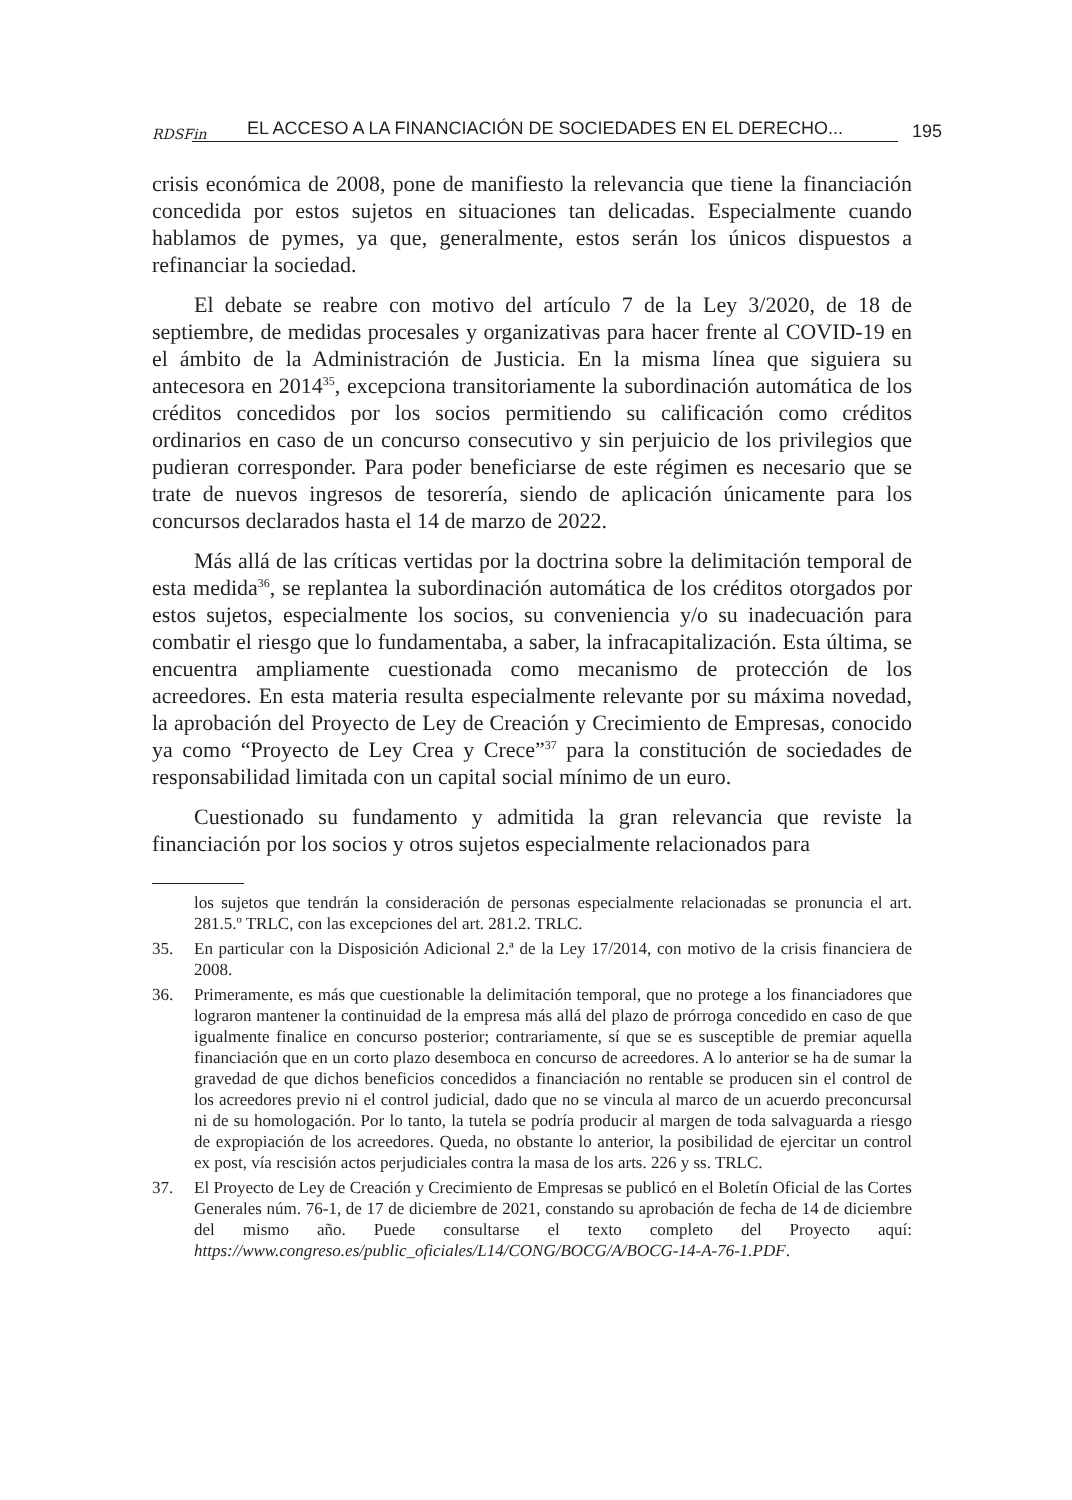RDSFin EL ACCESO A LA FINANCIACIÓN DE SOCIEDADES EN EL DERECHO... 195
crisis económica de 2008, pone de manifiesto la relevancia que tiene la financiación concedida por estos sujetos en situaciones tan delicadas. Especialmente cuando hablamos de pymes, ya que, generalmente, estos serán los únicos dispuestos a refinanciar la sociedad.
El debate se reabre con motivo del artículo 7 de la Ley 3/2020, de 18 de septiembre, de medidas procesales y organizativas para hacer frente al COVID-19 en el ámbito de la Administración de Justicia. En la misma línea que siguiera su antecesora en 2014<sup>35</sup>, excepciona transitoriamente la subordinación automática de los créditos concedidos por los socios permitiendo su calificación como créditos ordinarios en caso de un concurso consecutivo y sin perjuicio de los privilegios que pudieran corresponder. Para poder beneficiarse de este régimen es necesario que se trate de nuevos ingresos de tesorería, siendo de aplicación únicamente para los concursos declarados hasta el 14 de marzo de 2022.
Más allá de las críticas vertidas por la doctrina sobre la delimitación temporal de esta medida<sup>36</sup>, se replantea la subordinación automática de los créditos otorgados por estos sujetos, especialmente los socios, su conveniencia y/o su inadecuación para combatir el riesgo que lo fundamentaba, a saber, la infracapitalización. Esta última, se encuentra ampliamente cuestionada como mecanismo de protección de los acreedores. En esta materia resulta especialmente relevante por su máxima novedad, la aprobación del Proyecto de Ley de Creación y Crecimiento de Empresas, conocido ya como “Proyecto de Ley Crea y Crece”<sup>37</sup> para la constitución de sociedades de responsabilidad limitada con un capital social mínimo de un euro.
Cuestionado su fundamento y admitida la gran relevancia que reviste la financiación por los socios y otros sujetos especialmente relacionados para
los sujetos que tendrán la consideración de personas especialmente relacionadas se pronuncia el art. 281.5.º TRLC, con las excepciones del art. 281.2. TRLC.
35. En particular con la Disposición Adicional 2.ª de la Ley 17/2014, con motivo de la crisis financiera de 2008.
36. Primeramente, es más que cuestionable la delimitación temporal, que no protege a los financiadores que lograron mantener la continuidad de la empresa más allá del plazo de prórroga concedido en caso de que igualmente finalice en concurso posterior; contrariamente, sí que se es susceptible de premiar aquella financiación que en un corto plazo desemboca en concurso de acreedores. A lo anterior se ha de sumar la gravedad de que dichos beneficios concedidos a financiación no rentable se producen sin el control de los acreedores previo ni el control judicial, dado que no se vincula al marco de un acuerdo preconcursal ni de su homologación. Por lo tanto, la tutela se podría producir al margen de toda salvaguarda a riesgo de expropiación de los acreedores. Queda, no obstante lo anterior, la posibilidad de ejercitar un control ex post, vía rescisión actos perjudiciales contra la masa de los arts. 226 y ss. TRLC.
37. El Proyecto de Ley de Creación y Crecimiento de Empresas se publicó en el Boletín Oficial de las Cortes Generales núm. 76-1, de 17 de diciembre de 2021, constando su aprobación de fecha de 14 de diciembre del mismo año. Puede consultarse el texto completo del Proyecto aquí: https://www.congreso.es/public_oficiales/L14/CONG/BOCG/A/BOCG-14-A-76-1.PDF.